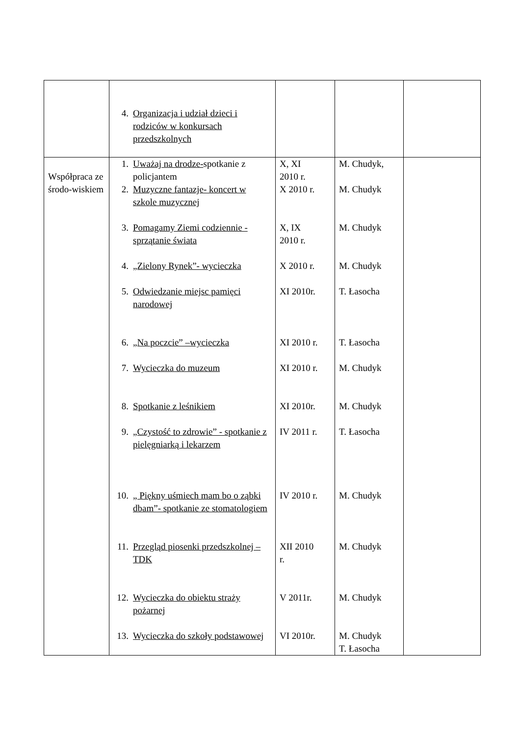| | 4. Organizacja i udział dzieci i rodziców w konkursach przedszkolnych | | | |
| Współpraca ze środo-wiskiem | 1. Uważaj na drodze- spotkanie z policjantem 2. Muzyczne fantazje- koncert w szkole muzycznej 3. Pomagamy Ziemi codziennie -sprzątanie świata 4. „Zielony Rynek”- wycieczka 5. Odwiedzanie miejsc pamięci narodowej 6. „Na poczcie” –wycieczka 7. Wycieczka do muzeum 8. Spotkanie z leśnikiem 9. „Czystość to zdrowie” - spotkanie z pielęgniarką i lekarzem 10. „ Piękny uśmiech mam bo o ząbki dbam”- spotkanie ze stomatologiem 11. Przegląd piosenki przedszkolnej – TDK 12. Wycieczka do obiektu straży pożarnej 13. Wycieczka do szkoły podstawowej | X, XI 2010 r. X 2010 r. X, IX 2010 r. X 2010 r. XI 2010r. XI 2010 r. XI 2010 r. XI 2010r. IV 2011 r. IV 2010 r. XII 2010 r. V 2011r. VI 2010r. | M. Chudyk, M. Chudyk M. Chudyk M. Chudyk T. Łasocha T. Łasocha M. Chudyk M. Chudyk T. Łasocha M. Chudyk M. Chudyk M. Chudyk M. Chudyk T. Łasocha | |